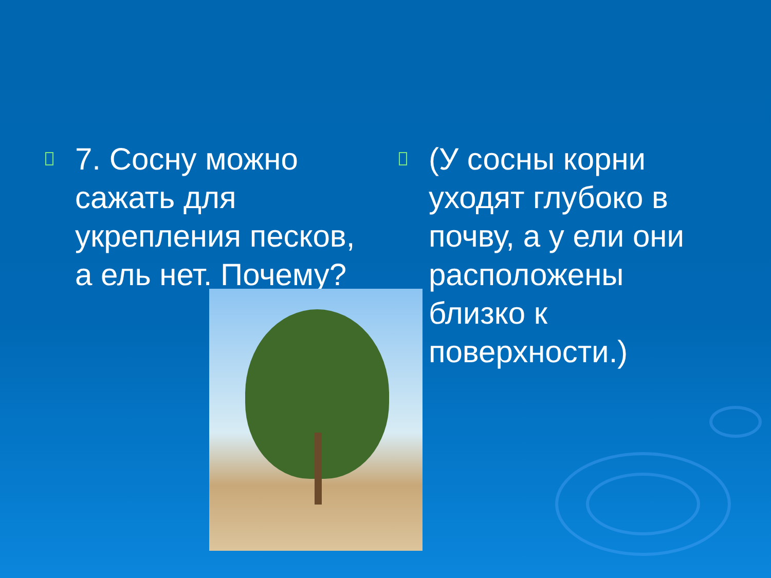7. Сосну можно сажать для укрепления песков, а ель нет. Почему?
(У сосны корни уходят глубоко в почву, а у ели они расположены близко к поверхности.)